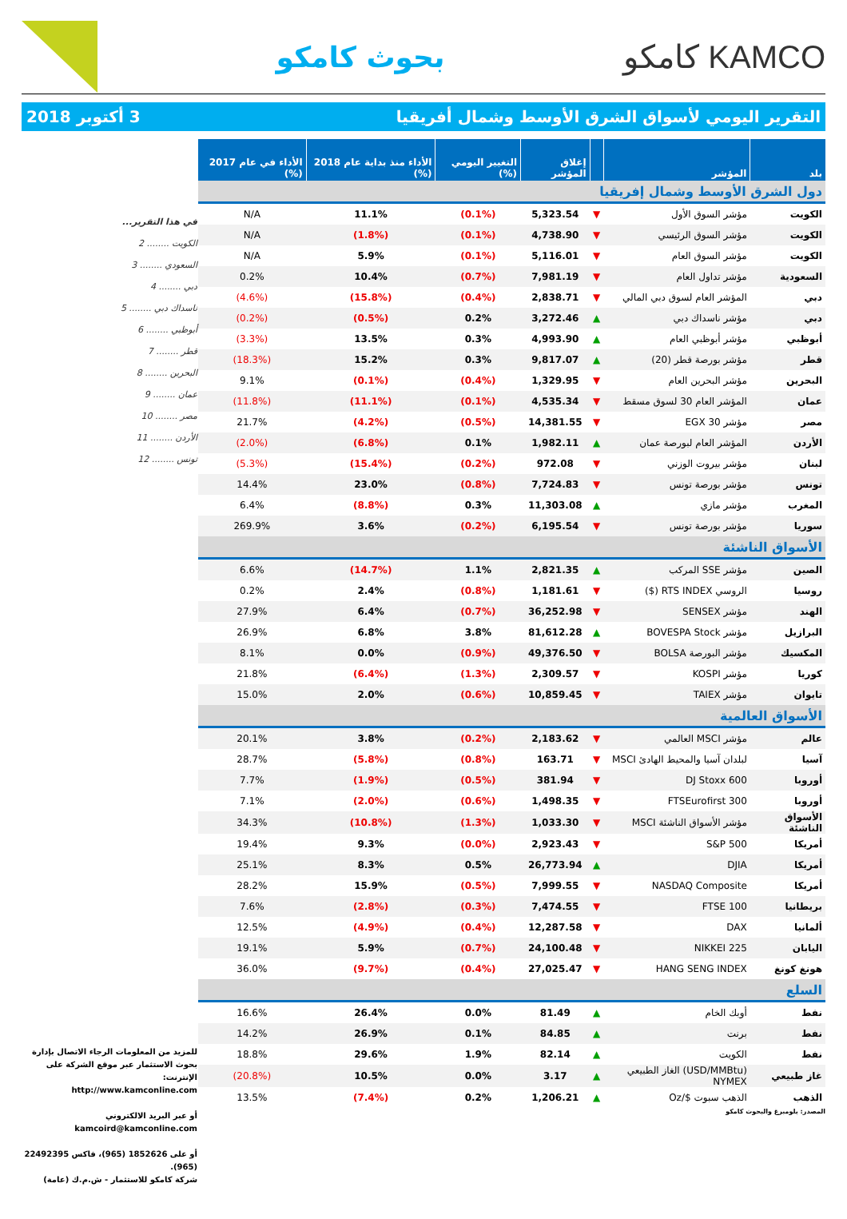KAMCO كامكو بحوث كامكو
التقرير اليومي لأسواق الشرق الأوسط وشمال أفريقيا 3 أكتوبر 2018
| بلد | المؤشر | | إغلاق المؤشر | التغيير اليومي (%) | الأداء منذ بداية عام 2018 (%) | الأداء في عام 2017 (%) |
| --- | --- | --- | --- | --- | --- | --- |
| دول الشرق الأوسط وشمال إفريقيا | | | | | | |
| الكويت | مؤشر السوق الأول | ▼ | 5,323.54 | (0.1%) | 11.1% | N/A |
| الكويت | مؤشر السوق الرئيسي | ▼ | 4,738.90 | (0.1%) | (1.8%) | N/A |
| الكويت | مؤشر السوق العام | ▼ | 5,116.01 | (0.1%) | 5.9% | N/A |
| السعودية | مؤشر تداول العام | ▼ | 7,981.19 | (0.7%) | 10.4% | 0.2% |
| دبي | المؤشر العام لسوق دبي المالي | ▼ | 2,838.71 | (0.4%) | (15.8%) | (4.6%) |
| دبي | مؤشر ناسداك دبي | ▲ | 3,272.46 | 0.2% | (0.5%) | (0.2%) |
| أبوظبي | مؤشر أبوظبي العام | ▲ | 4,993.90 | 0.3% | 13.5% | (3.3%) |
| قطر | مؤشر بورصة قطر (20) | ▲ | 9,817.07 | 0.3% | 15.2% | (18.3%) |
| البحرين | مؤشر البحرين العام | ▼ | 1,329.95 | (0.4%) | (0.1%) | 9.1% |
| عمان | المؤشر العام 30 لسوق مسقط | ▼ | 4,535.34 | (0.1%) | (11.1%) | (11.8%) |
| مصر | مؤشر EGX 30 | ▼ | 14,381.55 | (0.5%) | (4.2%) | 21.7% |
| الأردن | المؤشر العام لبورصة عمان | ▲ | 1,982.11 | 0.1% | (6.8%) | (2.0%) |
| لبنان | مؤشر بيروت الوزني | ▼ | 972.08 | (0.2%) | (15.4%) | (5.3%) |
| تونس | مؤشر بورصة تونس | ▼ | 7,724.83 | (0.8%) | 23.0% | 14.4% |
| المغرب | مؤشر مازي | ▲ | 11,303.08 | 0.3% | (8.8%) | 6.4% |
| سوريا | مؤشر بورصة تونس | ▼ | 6,195.54 | (0.2%) | 3.6% | 269.9% |
| الأسواق الناشئة | | | | | | |
| الصين | مؤشر SSE المركب | ▲ | 2,821.35 | 1.1% | (14.7%) | 6.6% |
| روسيا | الروسي RTS INDEX ($) | ▼ | 1,181.61 | (0.8%) | 2.4% | 0.2% |
| الهند | مؤشر SENSEX | ▼ | 36,252.98 | (0.7%) | 6.4% | 27.9% |
| البرازيل | مؤشر BOVESPA Stock | ▲ | 81,612.28 | 3.8% | 6.8% | 26.9% |
| المكسيك | مؤشر البورصة BOLSA | ▼ | 49,376.50 | (0.9%) | 0.0% | 8.1% |
| كوريا | مؤشر KOSPI | ▼ | 2,309.57 | (1.3%) | (6.4%) | 21.8% |
| تايوان | مؤشر TAIEX | ▼ | 10,859.45 | (0.6%) | 2.0% | 15.0% |
| الأسواق العالمية | | | | | | |
| عالم | مؤشر MSCI العالمي | ▼ | 2,183.62 | (0.2%) | 3.8% | 20.1% |
| آسيا | لبلدان آسيا والمحيط الهادئ MSCI | ▼ | 163.71 | (0.8%) | (5.8%) | 28.7% |
| أوروبا | DJ Stoxx 600 | ▼ | 381.94 | (0.5%) | (1.9%) | 7.7% |
| أوروبا | FTSEurofirst 300 | ▼ | 1,498.35 | (0.6%) | (2.0%) | 7.1% |
| الأسواق الناشئة | مؤشر الأسواق الناشئة MSCI | ▼ | 1,033.30 | (1.3%) | (10.8%) | 34.3% |
| أمريكا | S&P 500 | ▼ | 2,923.43 | (0.0%) | 9.3% | 19.4% |
| أمريكا | DJIA | ▲ | 26,773.94 | 0.5% | 8.3% | 25.1% |
| أمريكا | NASDAQ Composite | ▼ | 7,999.55 | (0.5%) | 15.9% | 28.2% |
| بريطانيا | FTSE 100 | ▼ | 7,474.55 | (0.3%) | (2.8%) | 7.6% |
| ألمانيا | DAX | ▼ | 12,287.58 | (0.4%) | (4.9%) | 12.5% |
| اليابان | NIKKEI 225 | ▼ | 24,100.48 | (0.7%) | 5.9% | 19.1% |
| هونغ كونغ | HANG SENG INDEX | ▼ | 27,025.47 | (0.4%) | (9.7%) | 36.0% |
| السلع | | | | | | |
| نفط | أوبك الخام | ▲ | 81.49 | 0.0% | 26.4% | 16.6% |
| نفط | برنت | ▲ | 84.85 | 0.1% | 26.9% | 14.2% |
| نفط | الكويت | ▲ | 82.14 | 1.9% | 29.6% | 18.8% |
| غاز طبيعي | (USD/MMBtu) الغاز الطبيعي NYMEX | ▲ | 3.17 | 0.0% | 10.5% | (20.8%) |
| الذهب | الذهب سبوت $/Oz | ▲ | 1,206.21 | 0.2% | (7.4%) | 13.5% |
المصدر: بلومبرغ والبحوث كامكو
في هذا التقرير...
الكويت ........ 2
السعودي ........ 3
دبي ........ 4
ناسداك دبي ........ 5
أبوظبي ........ 6
قطر ........ 7
البحرين ........ 8
عمان ........ 9
مصر ........ 10
الأردن ........ 11
تونس ........ 12
للمزيد من المعلومات الرجاء الاتصال بإدارة بحوث الاستثمار عبر موقع الشركة على الإنترنت:
http://www.kamconline.com
أو عبر البريد الالكتروني
kamcoird@kamconline.com
أو على 1852626 (965)، فاكس 22492395 (965).
شركة كامكو للاستثمار - ش.م.ك (عامة)